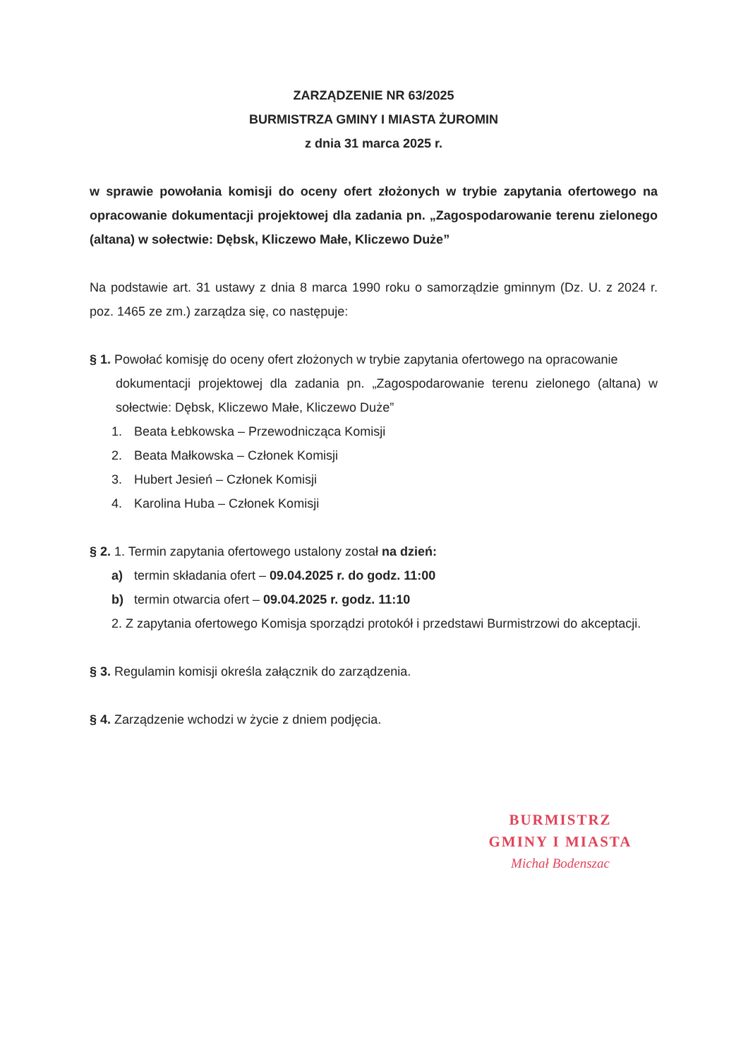ZARZĄDZENIE NR 63/2025
BURMISTRZA GMINY I MIASTA ŻUROMIN
z dnia 31 marca 2025 r.
w sprawie powołania komisji do oceny ofert złożonych w trybie zapytania ofertowego na opracowanie dokumentacji projektowej dla zadania pn. „Zagospodarowanie terenu zielonego (altana) w sołectwie: Dębsk, Kliczewo Małe, Kliczewo Duże”
Na podstawie art. 31 ustawy z dnia 8 marca 1990 roku o samorządzie gminnym (Dz. U. z 2024 r. poz. 1465 ze zm.) zarządza się, co następuje:
§ 1. Powołać komisję do oceny ofert złożonych w trybie zapytania ofertowego na opracowanie
dokumentacji projektowej dla zadania pn. „Zagospodarowanie terenu zielonego (altana) w sołectwie: Dębsk, Kliczewo Małe, Kliczewo Duże”
1. Beata Łebkowska – Przewodnicząca Komisji
2. Beata Małkowska – Członek Komisji
3. Hubert Jesień – Członek Komisji
4. Karolina Huba – Członek Komisji
§ 2. 1. Termin zapytania ofertowego ustalony został na dzień:
a) termin składania ofert – 09.04.2025 r. do godz. 11:00
b) termin otwarcia ofert – 09.04.2025 r. godz. 11:10
2. Z zapytania ofertowego Komisja sporządzi protokół i przedstawi Burmistrzowi do akceptacji.
§ 3. Regulamin komisji określa załącznik do zarządzenia.
§ 4. Zarządzenie wchodzi w życie z dniem podjęcia.
BURMISTRZ
GMINY I MIASTA
Michał Bodenszac